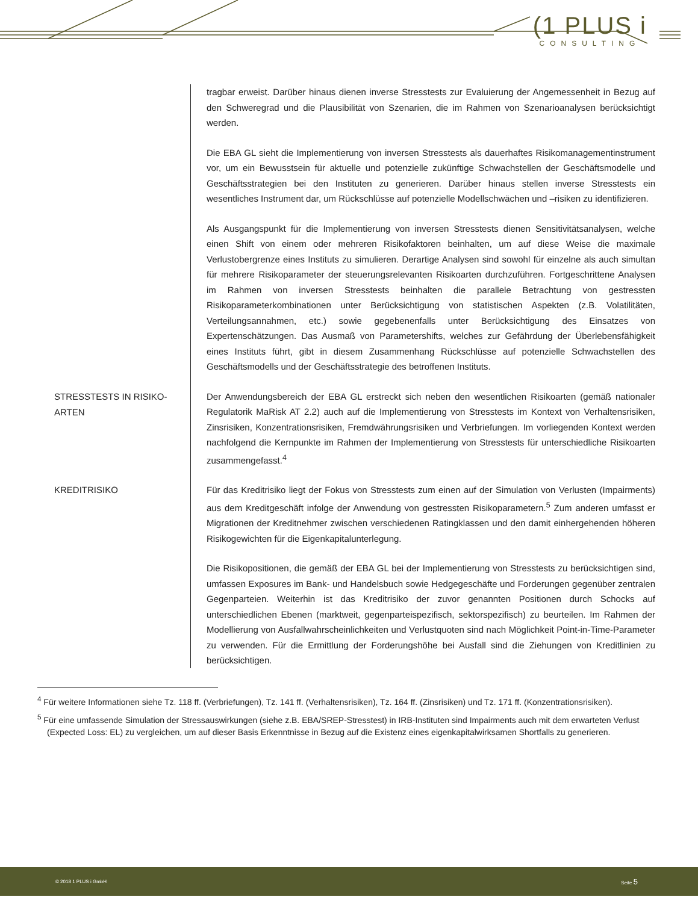(1 PLUS i
CONSULTING
tragbar erweist. Darüber hinaus dienen inverse Stresstests zur Evaluierung der Angemessenheit in Bezug auf den Schweregrad und die Plausibilität von Szenarien, die im Rahmen von Szenarioanalysen berücksichtigt werden.
Die EBA GL sieht die Implementierung von inversen Stresstests als dauerhaftes Risikomanagementinstrument vor, um ein Bewusstsein für aktuelle und potenzielle zukünftige Schwachstellen der Geschäftsmodelle und Geschäftsstrategien bei den Instituten zu generieren. Darüber hinaus stellen inverse Stresstests ein wesentliches Instrument dar, um Rückschlüsse auf potenzielle Modellschwächen und –risiken zu identifizieren.
Als Ausgangspunkt für die Implementierung von inversen Stresstests dienen Sensitivitätsanalysen, welche einen Shift von einem oder mehreren Risikofaktoren beinhalten, um auf diese Weise die maximale Verlustobergrenze eines Instituts zu simulieren. Derartige Analysen sind sowohl für einzelne als auch simultan für mehrere Risikoparameter der steuerungsrelevanten Risikoarten durchzuführen. Fortgeschrittene Analysen im Rahmen von inversen Stresstests beinhalten die parallele Betrachtung von gestressten Risikoparameterkombinationen unter Berücksichtigung von statistischen Aspekten (z.B. Volatilitäten, Verteilungsannahmen, etc.) sowie gegebenenfalls unter Berücksichtigung des Einsatzes von Expertenschätzungen. Das Ausmaß von Parametershifts, welches zur Gefährdung der Überlebensfähigkeit eines Instituts führt, gibt in diesem Zusammenhang Rückschlüsse auf potenzielle Schwachstellen des Geschäftsmodells und der Geschäftsstrategie des betroffenen Instituts.
STRESSTESTS IN RISIKO-
ARTEN
Der Anwendungsbereich der EBA GL erstreckt sich neben den wesentlichen Risikoarten (gemäß nationaler Regulatorik MaRisk AT 2.2) auch auf die Implementierung von Stresstests im Kontext von Verhaltensrisiken, Zinsrisiken, Konzentrationsrisiken, Fremdwährungsrisiken und Verbriefungen. Im vorliegenden Kontext werden nachfolgend die Kernpunkte im Rahmen der Implementierung von Stresstests für unterschiedliche Risikoarten zusammengefasst.<sup>4</sup>
KREDITRISIKO
Für das Kreditrisiko liegt der Fokus von Stresstests zum einen auf der Simulation von Verlusten (Impairments) aus dem Kreditgeschäft infolge der Anwendung von gestressten Risikoparametern.<sup>5</sup> Zum anderen umfasst er Migrationen der Kreditnehmer zwischen verschiedenen Ratingklassen und den damit einhergehenden höheren Risikogewichten für die Eigenkapitalunterlegung.
Die Risikopositionen, die gemäß der EBA GL bei der Implementierung von Stresstests zu berücksichtigen sind, umfassen Exposures im Bank- und Handelsbuch sowie Hedgegeschäfte und Forderungen gegenüber zentralen Gegenparteien. Weiterhin ist das Kreditrisiko der zuvor genannten Positionen durch Schocks auf unterschiedlichen Ebenen (marktweit, gegenparteispezifisch, sektorspezifisch) zu beurteilen. Im Rahmen der Modellierung von Ausfallwahrscheinlichkeiten und Verlustquoten sind nach Möglichkeit Point-in-Time-Parameter zu verwenden. Für die Ermittlung der Forderungshöhe bei Ausfall sind die Ziehungen von Kreditlinien zu berücksichtigen.
<sup>4</sup> Für weitere Informationen siehe Tz. 118 ff. (Verbriefungen), Tz. 141 ff. (Verhaltensrisiken), Tz. 164 ff. (Zinsrisiken) und Tz. 171 ff. (Konzentrationsrisiken).
<sup>5</sup> Für eine umfassende Simulation der Stressauswirkungen (siehe z.B. EBA/SREP-Stresstest) in IRB-Instituten sind Impairments auch mit dem erwarteten Verlust (Expected Loss: EL) zu vergleichen, um auf dieser Basis Erkenntnisse in Bezug auf die Existenz eines eigenkapitalwirksamen Shortfalls zu generieren.
© 2018 1 PLUS i GmbH Seite 5